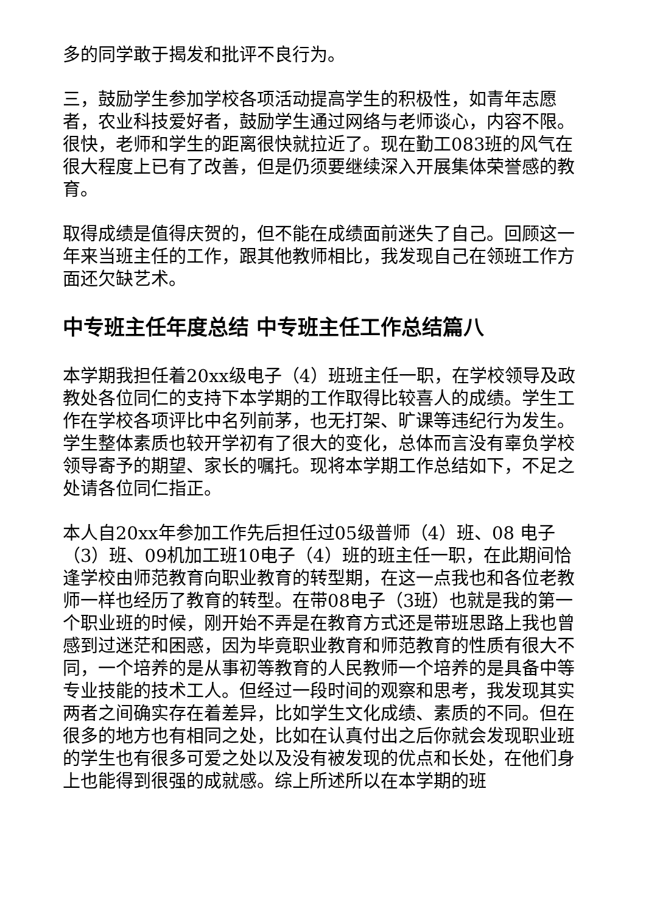多的同学敢于揭发和批评不良行为。
三，鼓励学生参加学校各项活动提高学生的积极性，如青年志愿者，农业科技爱好者，鼓励学生通过网络与老师谈心，内容不限。很快，老师和学生的距离很快就拉近了。现在勤工083班的风气在很大程度上已有了改善，但是仍须要继续深入开展集体荣誉感的教育。
取得成绩是值得庆贺的，但不能在成绩面前迷失了自己。回顾这一年来当班主任的工作，跟其他教师相比，我发现自己在领班工作方面还欠缺艺术。
中专班主任年度总结 中专班主任工作总结篇八
本学期我担任着20xx级电子（4）班班主任一职，在学校领导及政教处各位同仁的支持下本学期的工作取得比较喜人的成绩。学生工作在学校各项评比中名列前茅，也无打架、旷课等违纪行为发生。学生整体素质也较开学初有了很大的变化，总体而言没有辜负学校领导寄予的期望、家长的嘱托。现将本学期工作总结如下，不足之处请各位同仁指正。
本人自20xx年参加工作先后担任过05级普师（4）班、08 电子（3）班、09机加工班10电子（4）班的班主任一职，在此期间恰逢学校由师范教育向职业教育的转型期，在这一点我也和各位老教师一样也经历了教育的转型。在带08电子（3班）也就是我的第一个职业班的时候，刚开始不弄是在教育方式还是带班思路上我也曾感到过迷茫和困惑，因为毕竟职业教育和师范教育的性质有很大不同，一个培养的是从事初等教育的人民教师一个培养的是具备中等专业技能的技术工人。但经过一段时间的观察和思考，我发现其实两者之间确实存在着差异，比如学生文化成绩、素质的不同。但在很多的地方也有相同之处，比如在认真付出之后你就会发现职业班的学生也有很多可爱之处以及没有被发现的优点和长处，在他们身上也能得到很强的成就感。综上所述所以在本学期的班